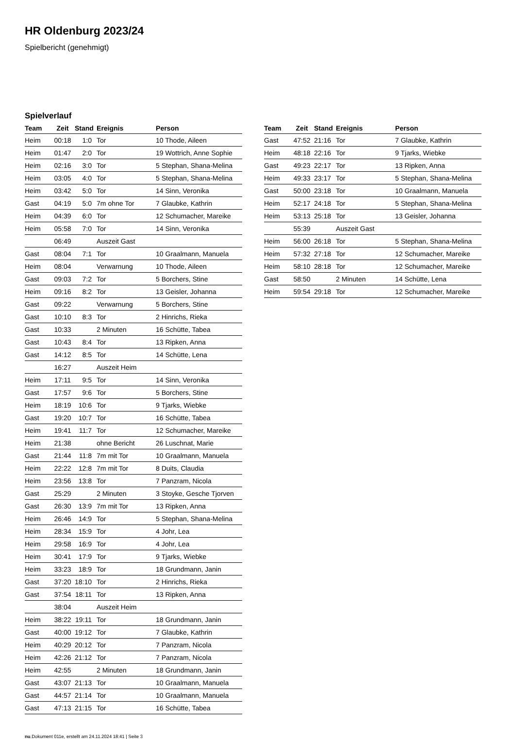HR Oldenburg 2023/24
Spielbericht (genehmigt)
Spielverlauf
| Team | Zeit | Stand | Ereignis | Person |
| --- | --- | --- | --- | --- |
| Heim | 00:18 | 1:0 | Tor | 10 Thode, Aileen |
| Heim | 01:47 | 2:0 | Tor | 19 Wottrich, Anne Sophie |
| Heim | 02:16 | 3:0 | Tor | 5 Stephan, Shana-Melina |
| Heim | 03:05 | 4:0 | Tor | 5 Stephan, Shana-Melina |
| Heim | 03:42 | 5:0 | Tor | 14 Sinn, Veronika |
| Gast | 04:19 | 5:0 | 7m ohne Tor | 7 Glaubke, Kathrin |
| Heim | 04:39 | 6:0 | Tor | 12 Schumacher, Mareike |
| Heim | 05:58 | 7:0 | Tor | 14 Sinn, Veronika |
| | 06:49 | | Auszeit Gast | |
| Gast | 08:04 | 7:1 | Tor | 10 Graalmann, Manuela |
| Heim | 08:04 | | Verwarnung | 10 Thode, Aileen |
| Gast | 09:03 | 7:2 | Tor | 5 Borchers, Stine |
| Heim | 09:16 | 8:2 | Tor | 13 Geisler, Johanna |
| Gast | 09:22 | | Verwarnung | 5 Borchers, Stine |
| Gast | 10:10 | 8:3 | Tor | 2 Hinrichs, Rieka |
| Gast | 10:33 | | 2 Minuten | 16 Schütte, Tabea |
| Gast | 10:43 | 8:4 | Tor | 13 Ripken, Anna |
| Gast | 14:12 | 8:5 | Tor | 14 Schütte, Lena |
| | 16:27 | | Auszeit Heim | |
| Heim | 17:11 | 9:5 | Tor | 14 Sinn, Veronika |
| Gast | 17:57 | 9:6 | Tor | 5 Borchers, Stine |
| Heim | 18:19 | 10:6 | Tor | 9 Tjarks, Wiebke |
| Gast | 19:20 | 10:7 | Tor | 16 Schütte, Tabea |
| Heim | 19:41 | 11:7 | Tor | 12 Schumacher, Mareike |
| Heim | 21:38 | | ohne Bericht | 26 Luschnat, Marie |
| Gast | 21:44 | 11:8 | 7m mit Tor | 10 Graalmann, Manuela |
| Heim | 22:22 | 12:8 | 7m mit Tor | 8 Duits, Claudia |
| Heim | 23:56 | 13:8 | Tor | 7 Panzram, Nicola |
| Gast | 25:29 | | 2 Minuten | 3 Stoyke, Gesche Tjorven |
| Gast | 26:30 | 13:9 | 7m mit Tor | 13 Ripken, Anna |
| Heim | 26:46 | 14:9 | Tor | 5 Stephan, Shana-Melina |
| Heim | 28:34 | 15:9 | Tor | 4 Johr, Lea |
| Heim | 29:58 | 16:9 | Tor | 4 Johr, Lea |
| Heim | 30:41 | 17:9 | Tor | 9 Tjarks, Wiebke |
| Heim | 33:23 | 18:9 | Tor | 18 Grundmann, Janin |
| Gast | 37:20 | 18:10 | Tor | 2 Hinrichs, Rieka |
| Gast | 37:54 | 18:11 | Tor | 13 Ripken, Anna |
| | 38:04 | | Auszeit Heim | |
| Heim | 38:22 | 19:11 | Tor | 18 Grundmann, Janin |
| Gast | 40:00 | 19:12 | Tor | 7 Glaubke, Kathrin |
| Heim | 40:29 | 20:12 | Tor | 7 Panzram, Nicola |
| Heim | 42:26 | 21:12 | Tor | 7 Panzram, Nicola |
| Heim | 42:55 | | 2 Minuten | 18 Grundmann, Janin |
| Gast | 43:07 | 21:13 | Tor | 10 Graalmann, Manuela |
| Gast | 44:57 | 21:14 | Tor | 10 Graalmann, Manuela |
| Gast | 47:13 | 21:15 | Tor | 16 Schütte, Tabea |
| Team | Zeit | Stand | Ereignis | Person |
| --- | --- | --- | --- | --- |
| Gast | 47:52 | 21:16 | Tor | 7 Glaubke, Kathrin |
| Heim | 48:18 | 22:16 | Tor | 9 Tjarks, Wiebke |
| Gast | 49:23 | 22:17 | Tor | 13 Ripken, Anna |
| Heim | 49:33 | 23:17 | Tor | 5 Stephan, Shana-Melina |
| Gast | 50:00 | 23:18 | Tor | 10 Graalmann, Manuela |
| Heim | 52:17 | 24:18 | Tor | 5 Stephan, Shana-Melina |
| Heim | 53:13 | 25:18 | Tor | 13 Geisler, Johanna |
| | 55:39 | | Auszeit Gast | |
| Heim | 56:00 | 26:18 | Tor | 5 Stephan, Shana-Melina |
| Heim | 57:32 | 27:18 | Tor | 12 Schumacher, Mareike |
| Heim | 58:10 | 28:18 | Tor | 12 Schumacher, Mareike |
| Gast | 58:50 | | 2 Minuten | 14 Schütte, Lena |
| Heim | 59:54 | 29:18 | Tor | 12 Schumacher, Mareike |
nu.Dokument 011e, erstellt am 24.11.2024 18:41 | Seite 3